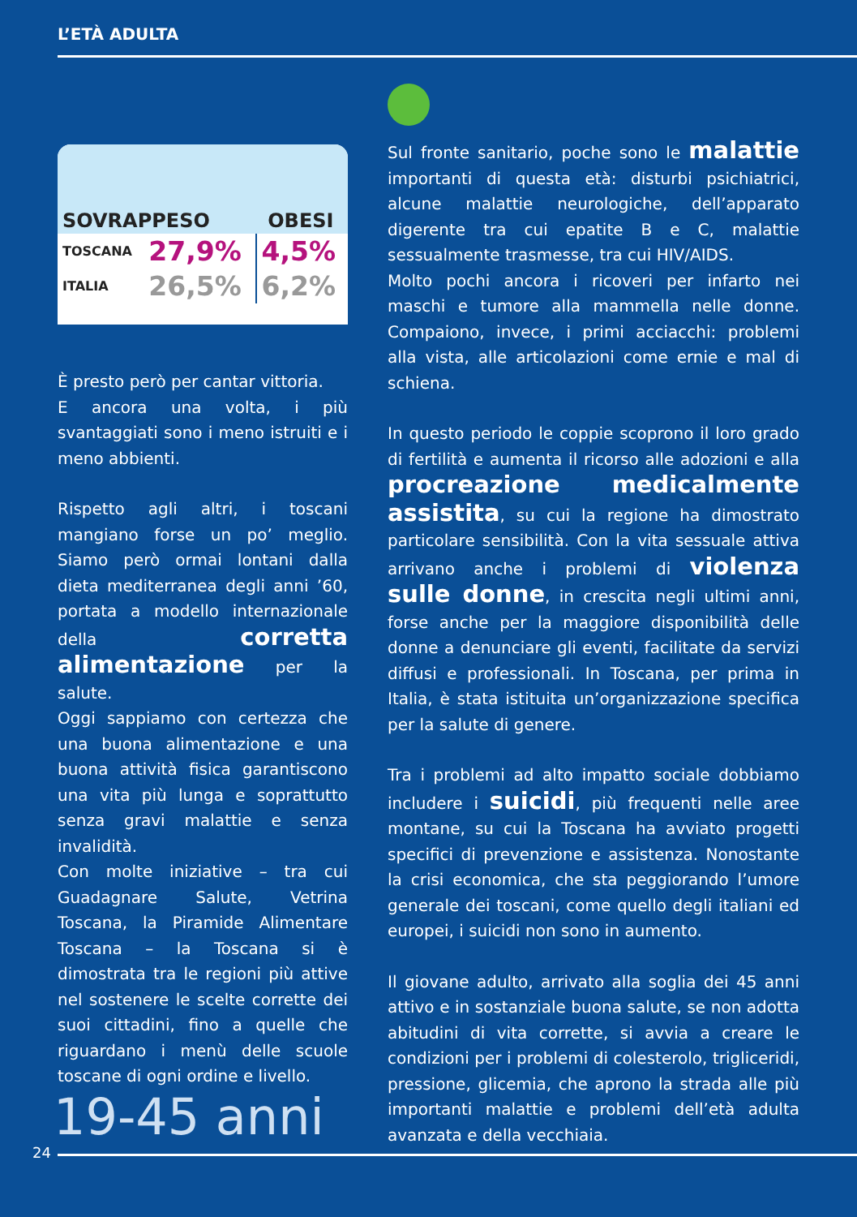L’ETÀ ADULTA
| SOVRAPPESO | OBESI |
| --- | --- |
| TOSCANA | 27,9% | 4,5% |
| ITALIA | 26,5% | 6,2% |
È presto però per cantar vittoria.
E ancora una volta, i più svantaggiati sono i meno istruiti e i meno abbienti.
Rispetto agli altri, i toscani mangiano forse un po’ meglio. Siamo però ormai lontani dalla dieta mediterranea degli anni ’60, portata a modello internazionale della corretta alimentazione per la salute.
Oggi sappiamo con certezza che una buona alimentazione e una buona attività fisica garantiscono una vita più lunga e soprattutto senza gravi malattie e senza invalidità.
Con molte iniziative – tra cui Guadagnare Salute, Vetrina Toscana, la Piramide Alimentare Toscana – la Toscana si è dimostrata tra le regioni più attive nel sostenere le scelte corrette dei suoi cittadini, fino a quelle che riguardano i menù delle scuole toscane di ogni ordine e livello.
Sul fronte sanitario, poche sono le malattie importanti di questa età: disturbi psichiatrici, alcune malattie neurologiche, dell’apparato digerente tra cui epatite B e C, malattie sessualmente trasmesse, tra cui HIV/AIDS.
Molto pochi ancora i ricoveri per infarto nei maschi e tumore alla mammella nelle donne. Compaiono, invece, i primi acciacchi: problemi alla vista, alle articolazioni come ernie e mal di schiena.
In questo periodo le coppie scoprono il loro grado di fertilità e aumenta il ricorso alle adozioni e alla procreazione medicalmente assistita, su cui la regione ha dimostrato particolare sensibilità. Con la vita sessuale attiva arrivano anche i problemi di violenza sulle donne, in crescita negli ultimi anni, forse anche per la maggiore disponibilità delle donne a denunciare gli eventi, facilitate da servizi diffusi e professionali. In Toscana, per prima in Italia, è stata istituita un’organizzazione specifica per la salute di genere.
Tra i problemi ad alto impatto sociale dobbiamo includere i suicidi, più frequenti nelle aree montane, su cui la Toscana ha avviato progetti specifici di prevenzione e assistenza. Nonostante la crisi economica, che sta peggiorando l’umore generale dei toscani, come quello degli italiani ed europei, i suicidi non sono in aumento.
Il giovane adulto, arrivato alla soglia dei 45 anni attivo e in sostanziale buona salute, se non adotta abitudini di vita corrette, si avvia a creare le condizioni per i problemi di colesterolo, trigliceridi, pressione, glicemia, che aprono la strada alle più importanti malattie e problemi dell’età adulta avanzata e della vecchiaia.
19-45 anni
24